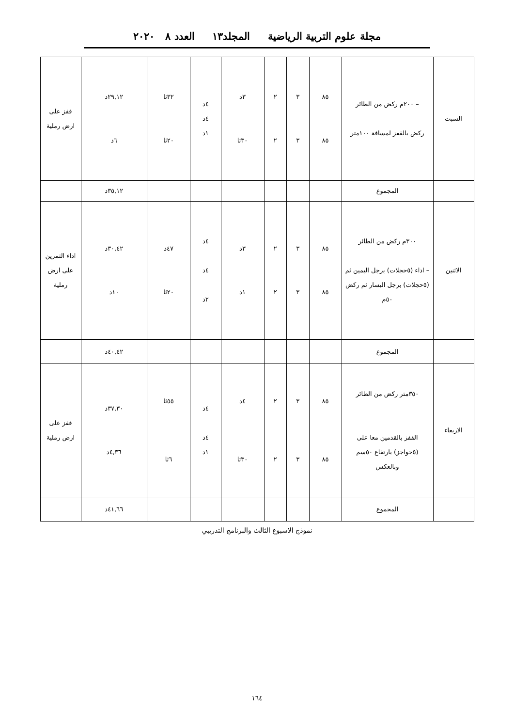مجلة علوم التربية الرياضية المجلد١٣ العدد ٨ ٢٠٢٠
| السبت | – ٢٠٠م ركض من الطائر ركض بالقفز لمسافة ١٠٠متر | ٨٥ ٨٥ | ٣ ٣ | ٢ ٢ | ٣د ٣٠ثا | ٤د ٤د ١د | ٣٢ثا ٢٠ثا | ٢٩,١٢د ٦د | قفز على ارض رملية |
| | المجموع | | | | | | | ٣٥,١٢د | |
| الاثنين | ٣٠٠م ركض من الطائر – اداء (٥حجلات) برجل اليمين ثم (٥حجلات) برجل اليسار ثم ركض ٥٠م | ٨٥ ٨٥ | ٣ ٣ | ٢ ٢ | ٣د ١د | ٤د ٤د ٢د | ٤٧د ٢٠ثا | ٣٠,٤٢د ١٠د | اداء التمرين على ارض رملية |
| | المجموع | | | | | | | ٤٠,٤٢د | |
| الاربعاء | ٣٥٠متر ركض من الطائر القفز بالقدمين معا على (٥حواجز) بارتفاع ٥٠سم وبالعكس | ٨٥ ٨٥ | ٣ ٣ | ٢ ٢ | ٤د ٣٠ثا | ٤د ٤د ١د | ٥٥ثا ٦ثا | ٣٧,٣٠د ٤,٣٦د | قفز على ارض رملية |
| | المجموع | | | | | | | ٤١,٦٦د | |
نموذج الاسبوع الثالث والبرنامج التدريبي
١٦٤